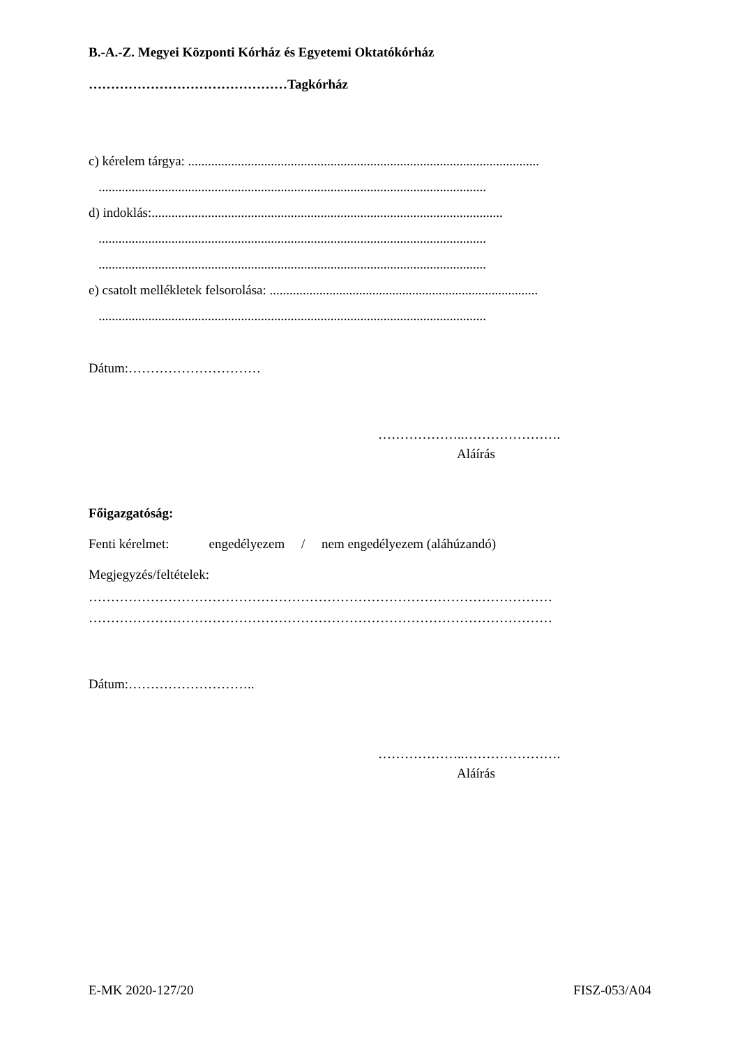B.-A.-Z. Megyei Központi Kórház és Egyetemi Oktatókórház
………………………………………Tagkórház
c) kérelem tárgya: ..........................................................................................................
.....................................................................................................................
d) indoklás:..........................................................................................................
.....................................................................................................................
.....................................................................................................................
e) csatolt mellékletek felsorolása: .................................................................................
.....................................................................................................................
Dátum:…………………………
………………..………………….
Aláírás
Főigazgatóság:
Fenti kérelmet: engedélyezem / nem engedélyezem (aláhúzandó)
Megjegyzés/feltételek:
……………………………………………………………………………………………
……………………………………………………………………………………………
Dátum:………………………..
………………..………………….
Aláírás
E-MK 2020-127/20 FISZ-053/A04